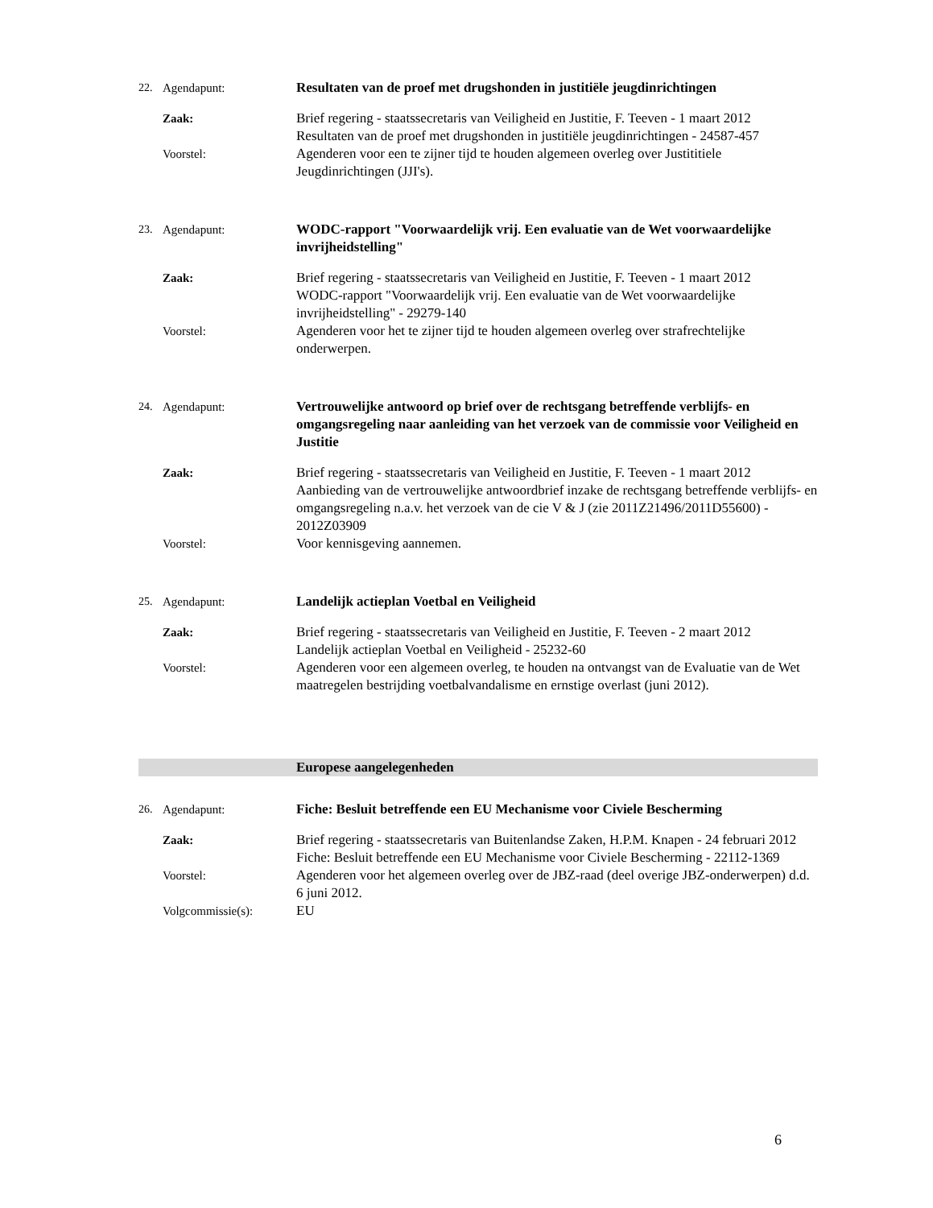22. Agendapunt: Resultaten van de proef met drugshonden in justitiële jeugdinrichtingen
Zaak: Brief regering - staatssecretaris van Veiligheid en Justitie, F. Teeven - 1 maart 2012
Resultaten van de proef met drugshonden in justitiële jeugdinrichtingen - 24587-457
Voorstel: Agenderen voor een te zijner tijd te houden algemeen overleg over Justititiele Jeugdinrichtingen (JJI's).
23. Agendapunt: WODC-rapport "Voorwaardelijk vrij. Een evaluatie van de Wet voorwaardelijke invrijheidstelling"
Zaak: Brief regering - staatssecretaris van Veiligheid en Justitie, F. Teeven - 1 maart 2012
WODC-rapport "Voorwaardelijk vrij. Een evaluatie van de Wet voorwaardelijke invrijheidstelling" - 29279-140
Voorstel: Agenderen voor het te zijner tijd te houden algemeen overleg over strafrechtelijke onderwerpen.
24. Agendapunt: Vertrouwelijke antwoord op brief over de rechtsgang betreffende verblijfs- en omgangsregeling naar aanleiding van het verzoek van de commissie voor Veiligheid en Justitie
Zaak: Brief regering - staatssecretaris van Veiligheid en Justitie, F. Teeven - 1 maart 2012
Aanbieding van de vertrouwelijke antwoordbrief inzake de rechtsgang betreffende verblijfs- en omgangsregeling n.a.v. het verzoek van de cie V & J (zie 2011Z21496/2011D55600) - 2012Z03909
Voorstel: Voor kennisgeving aannemen.
25. Agendapunt: Landelijk actieplan Voetbal en Veiligheid
Zaak: Brief regering - staatssecretaris van Veiligheid en Justitie, F. Teeven - 2 maart 2012
Landelijk actieplan Voetbal en Veiligheid - 25232-60
Voorstel: Agenderen voor een algemeen overleg, te houden na ontvangst van de Evaluatie van de Wet maatregelen bestrijding voetbalvandalisme en ernstige overlast (juni 2012).
Europese aangelegenheden
26. Agendapunt: Fiche: Besluit betreffende een EU Mechanisme voor Civiele Bescherming
Zaak: Brief regering - staatssecretaris van Buitenlandse Zaken, H.P.M. Knapen - 24 februari 2012
Fiche: Besluit betreffende een EU Mechanisme voor Civiele Bescherming - 22112-1369
Voorstel: Agenderen voor het algemeen overleg over de JBZ-raad (deel overige JBZ-onderwerpen) d.d. 6 juni 2012.
Volgcommissie(s): EU
6